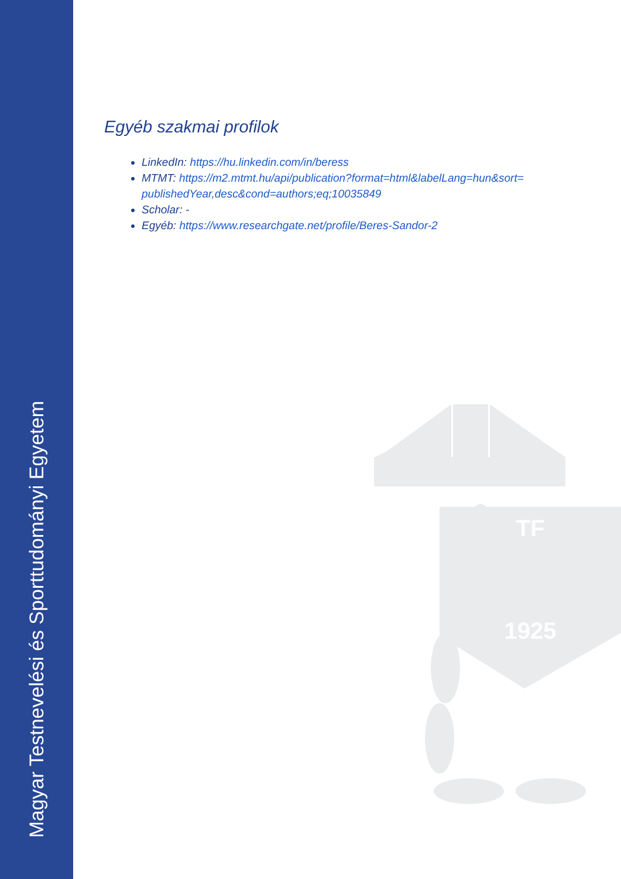Magyar Testnevelési és Sporttudományi Egyetem
Egyéb szakmai profilok
LinkedIn: https://hu.linkedin.com/in/beress
MTMT: https://m2.mtmt.hu/api/publication?format=html&labelLang=hun&sort= publishedYear,desc&cond=authors;eq;10035849
Scholar: -
Egyéb: https://www.researchgate.net/profile/Beres-Sandor-2
1925
TF